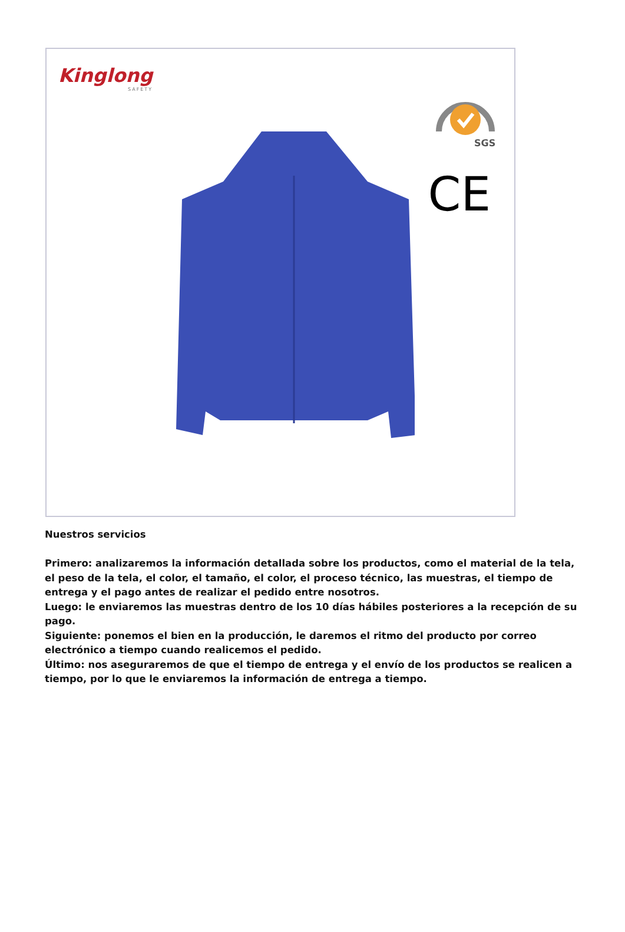Kinglong
SAFETY
SGS
CE
Nuestros servicios
Primero: analizaremos la información detallada sobre los productos, como el material de la tela, el peso de la tela, el color, el tamaño, el color, el proceso técnico, las muestras, el tiempo de entrega y el pago antes de realizar el pedido entre nosotros.
Luego: le enviaremos las muestras dentro de los 10 días hábiles posteriores a la recepción de su pago.
Siguiente: ponemos el bien en la producción, le daremos el ritmo del producto por correo electrónico a tiempo cuando realicemos el pedido.
Último: nos aseguraremos de que el tiempo de entrega y el envío de los productos se realicen a tiempo, por lo que le enviaremos la información de entrega a tiempo.